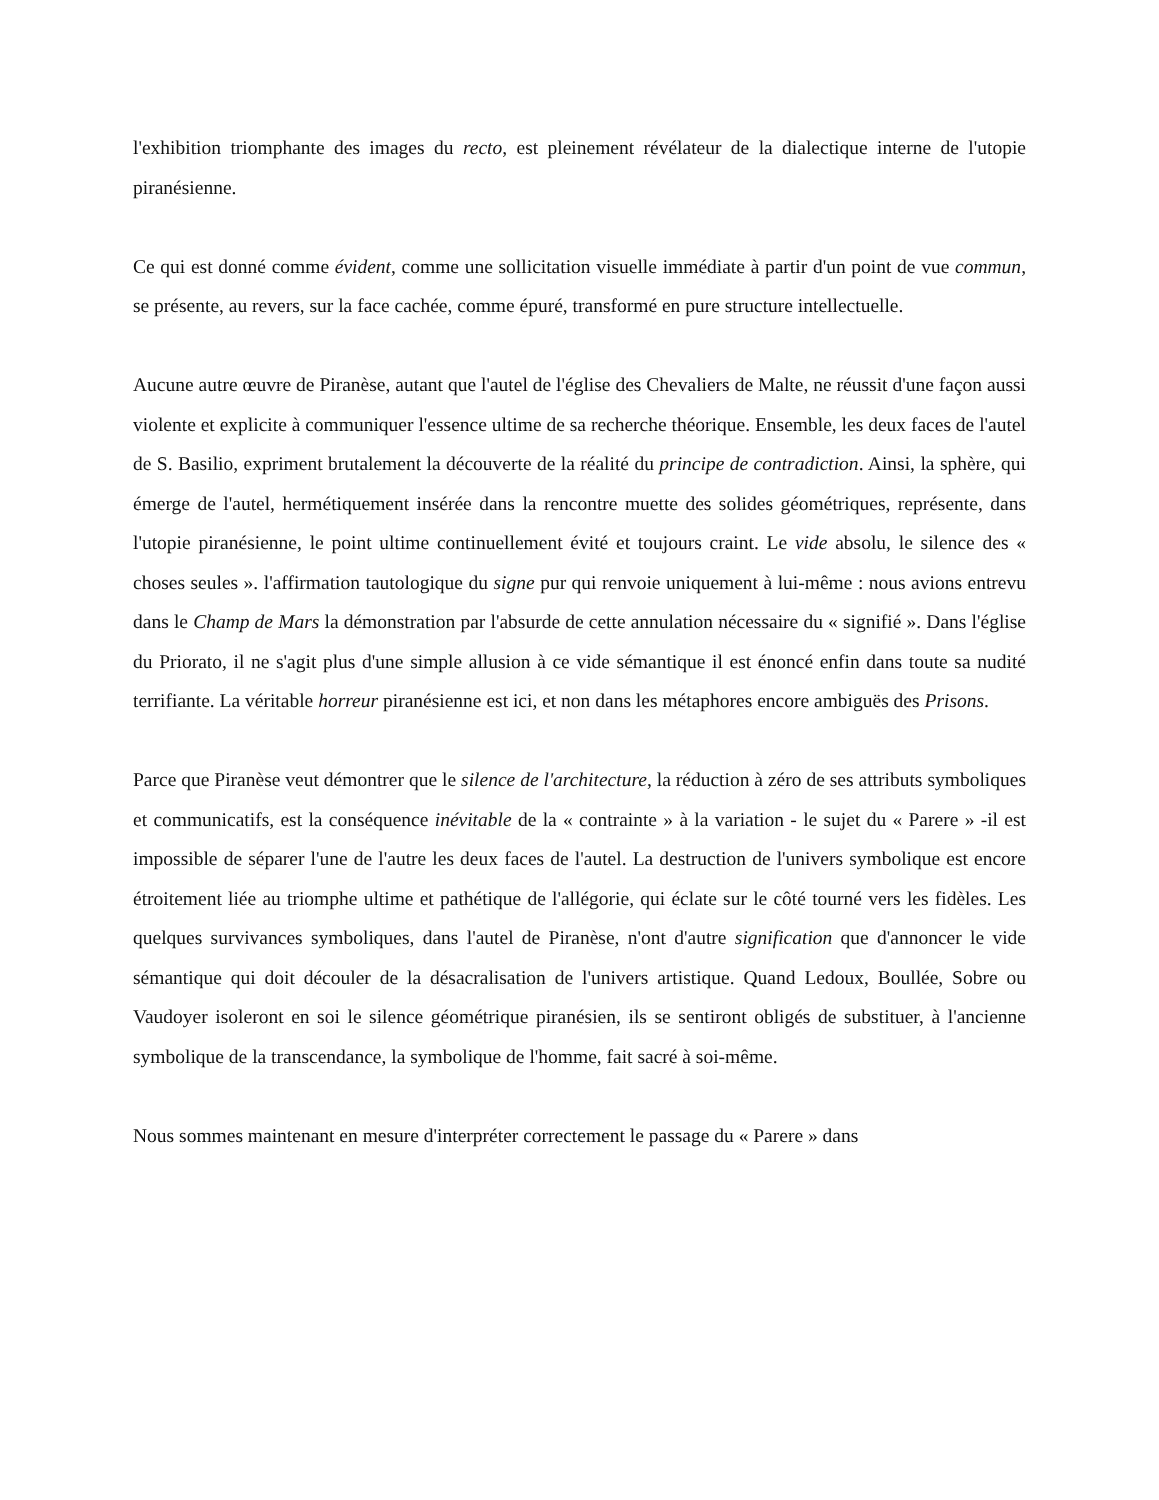l'exhibition triomphante des images du recto, est pleinement révélateur de la dialectique interne de l'utopie piranésienne.
Ce qui est donné comme évident, comme une sollicitation visuelle immédiate à partir d'un point de vue commun, se présente, au revers, sur la face cachée, comme épuré, transformé en pure structure intellectuelle.
Aucune autre œuvre de Piranèse, autant que l'autel de l'église des Chevaliers de Malte, ne réussit d'une façon aussi violente et explicite à communiquer l'essence ultime de sa recherche théorique. Ensemble, les deux faces de l'autel de S. Basilio, expriment brutalement la découverte de la réalité du principe de contradiction. Ainsi, la sphère, qui émerge de l'autel, hermétiquement insérée dans la rencontre muette des solides géométriques, représente, dans l'utopie piranésienne, le point ultime continuellement évité et toujours craint. Le vide absolu, le silence des « choses seules ». l'affirmation tautologique du signe pur qui renvoie uniquement à lui-même : nous avions entrevu dans le Champ de Mars la démonstration par l'absurde de cette annulation nécessaire du « signifié ». Dans l'église du Priorato, il ne s'agit plus d'une simple allusion à ce vide sémantique il est énoncé enfin dans toute sa nudité terrifiante. La véritable horreur piranésienne est ici, et non dans les métaphores encore ambiguës des Prisons.
Parce que Piranèse veut démontrer que le silence de l'architecture, la réduction à zéro de ses attributs symboliques et communicatifs, est la conséquence inévitable de la « contrainte » à la variation - le sujet du « Parere » -il est impossible de séparer l'une de l'autre les deux faces de l'autel. La destruction de l'univers symbolique est encore étroitement liée au triomphe ultime et pathétique de l'allégorie, qui éclate sur le côté tourné vers les fidèles. Les quelques survivances symboliques, dans l'autel de Piranèse, n'ont d'autre signification que d'annoncer le vide sémantique qui doit découler de la désacralisation de l'univers artistique. Quand Ledoux, Boullée, Sobre ou Vaudoyer isoleront en soi le silence géométrique piranésien, ils se sentiront obligés de substituer, à l'ancienne symbolique de la transcendance, la symbolique de l'homme, fait sacré à soi-même.
Nous sommes maintenant en mesure d'interpréter correctement le passage du « Parere » dans